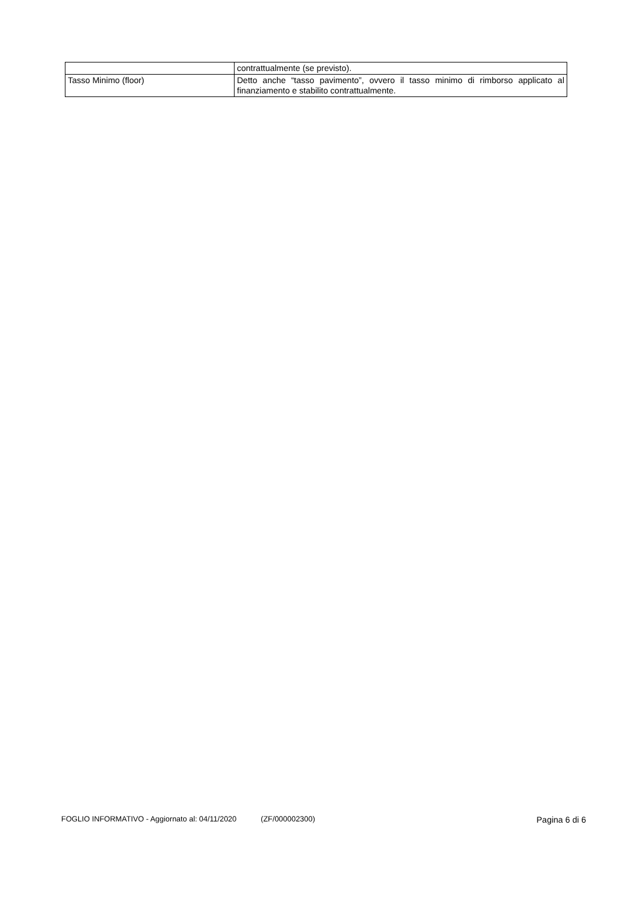| | contrattualmente (se previsto). |
| Tasso Minimo (floor) | Detto anche “tasso pavimento”, ovvero il tasso minimo di rimborso applicato al finanziamento e stabilito contrattualmente. |
FOGLIO INFORMATIVO - Aggiornato al: 04/11/2020 (ZF/000002300) Pagina 6 di 6